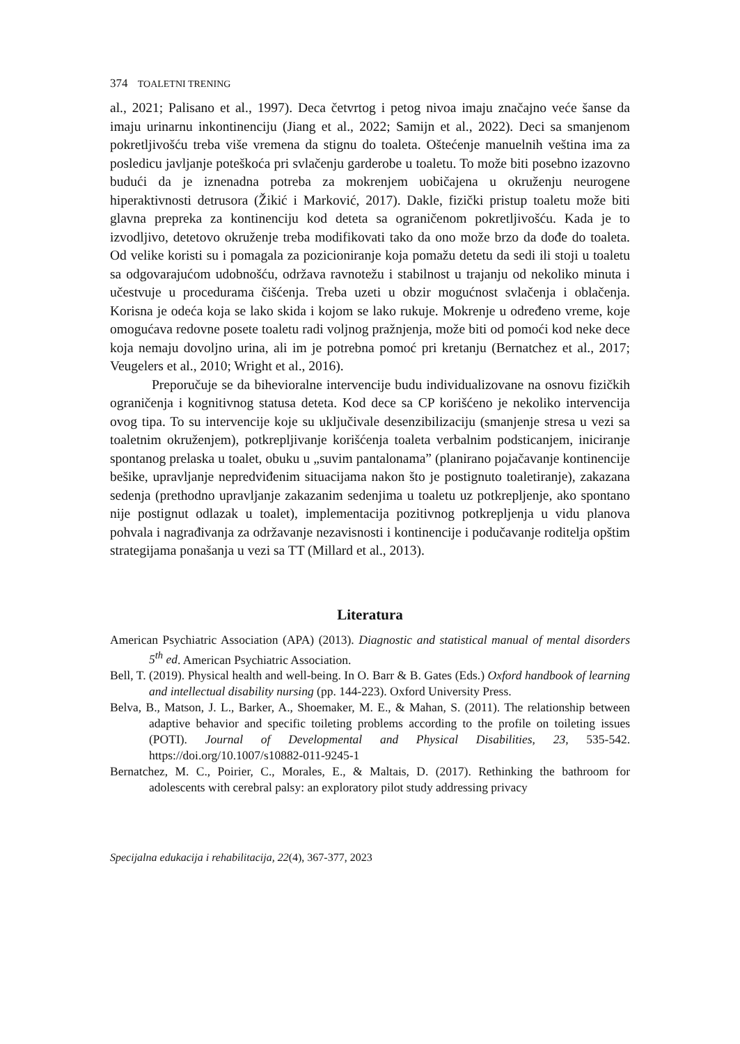374 TOALETNI TRENING
al., 2021; Palisano et al., 1997). Deca četvrtog i petog nivoa imaju značajno veće šanse da imaju urinarnu inkontinenciju (Jiang et al., 2022; Samijn et al., 2022). Deci sa smanjenom pokretljivošću treba više vremena da stignu do toaleta. Oštećenje manuelnih veština ima za posledicu javljanje poteškoća pri svlačenju garderobe u toaletu. To može biti posebno izazovno budući da je iznenadna potreba za mokrenjem uobičajena u okruženju neurogene hiperaktivnosti detrusora (Žikić i Marković, 2017). Dakle, fizički pristup toaletu može biti glavna prepreka za kontinenciju kod deteta sa ograničenom pokretljivošću. Kada je to izvodljivo, detetovo okruženje treba modifikovati tako da ono može brzo da dođe do toaleta. Od velike koristi su i pomagala za pozicioniranje koja pomažu detetu da sedi ili stoji u toaletu sa odgovarajućom udobnošću, održava ravnotežu i stabilnost u trajanju od nekoliko minuta i učestvuje u procedurama čišćenja. Treba uzeti u obzir mogućnost svlačenja i oblačenja. Korisna je odeća koja se lako skida i kojom se lako rukuje. Mokrenje u određeno vreme, koje omogućava redovne posete toaletu radi voljnog pražnjenja, može biti od pomoći kod neke dece koja nemaju dovoljno urina, ali im je potrebna pomoć pri kretanju (Bernatchez et al., 2017; Veugelers et al., 2010; Wright et al., 2016).
Preporučuje se da bihevioralne intervencije budu individualizovane na osnovu fizičkih ograničenja i kognitivnog statusa deteta. Kod dece sa CP korišćeno je nekoliko intervencija ovog tipa. To su intervencije koje su uključivale desenzibilizaciju (smanjenje stresa u vezi sa toaletnim okruženjem), potkrepljivanje korišćenja toaleta verbalnim podsticanjem, iniciranje spontanog prelaska u toalet, obuku u „suvim pantalonama” (planirano pojačavanje kontinencije bešike, upravljanje nepredviđenim situacijama nakon što je postignuto toaletiranje), zakazana sedenja (prethodno upravljanje zakazanim sedenjima u toaletu uz potkrepljenje, ako spontano nije postignut odlazak u toalet), implementacija pozitivnog potkrepljenja u vidu planova pohvala i nagrađivanja za održavanje nezavisnosti i kontinencije i podučavanje roditelja opštim strategijama ponašanja u vezi sa TT (Millard et al., 2013).
Literatura
American Psychiatric Association (APA) (2013). Diagnostic and statistical manual of mental disorders 5<sup>th</sup> ed. American Psychiatric Association.
Bell, T. (2019). Physical health and well-being. In O. Barr & B. Gates (Eds.) Oxford handbook of learning and intellectual disability nursing (pp. 144-223). Oxford University Press.
Belva, B., Matson, J. L., Barker, A., Shoemaker, M. E., & Mahan, S. (2011). The relationship between adaptive behavior and specific toileting problems according to the profile on toileting issues (POTI). Journal of Developmental and Physical Disabilities, 23, 535-542. https://doi.org/10.1007/s10882-011-9245-1
Bernatchez, M. C., Poirier, C., Morales, E., & Maltais, D. (2017). Rethinking the bathroom for adolescents with cerebral palsy: an exploratory pilot study addressing privacy
Specijalna edukacija i rehabilitacija, 22(4), 367-377, 2023